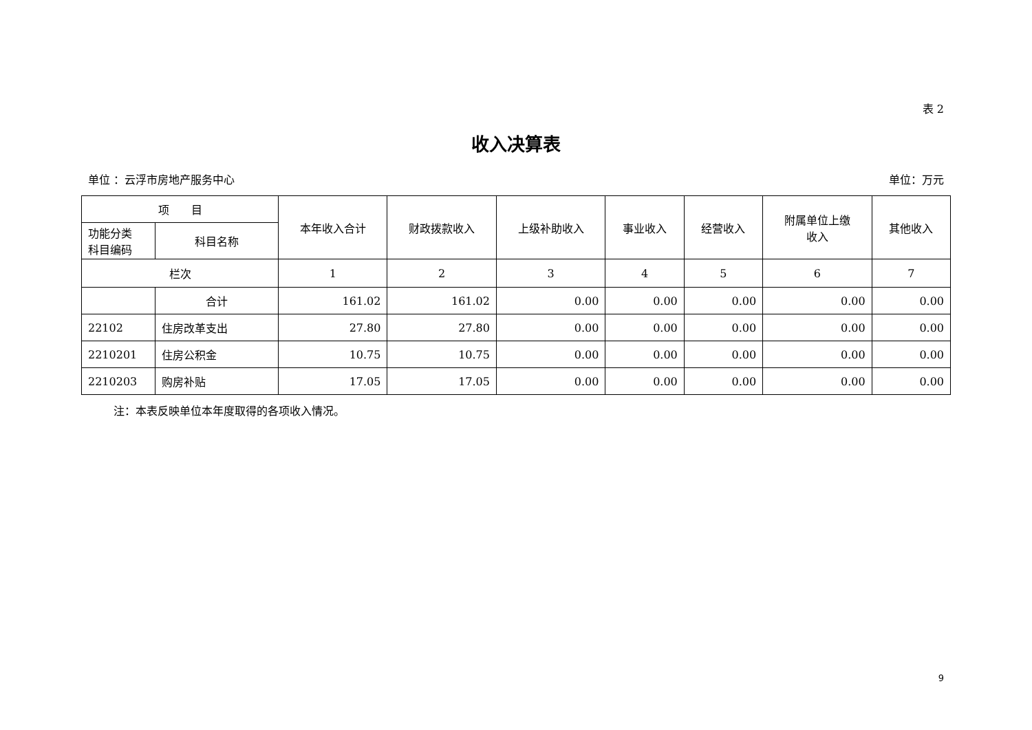表 2
收入决算表
单位 ：云浮市房地产服务中心 单位：万元
| 项 目 | | 本年收入合计 | 财政拨款收入 | 上级补助收入 | 事业收入 | 经营收入 | 附属单位上缴 收入 | 其他收入 |
| --- | --- | --- | --- | --- | --- | --- | --- | --- |
| 功能分类 科目编码 | 科目名称 | | | | | | | |
| 栏次 | | 1 | 2 | 3 | 4 | 5 | 6 | 7 |
| | 合计 | 161.02 | 161.02 | 0.00 | 0.00 | 0.00 | 0.00 | 0.00 |
| 22102 | 住房改革支出 | 27.80 | 27.80 | 0.00 | 0.00 | 0.00 | 0.00 | 0.00 |
| 2210201 | 住房公积金 | 10.75 | 10.75 | 0.00 | 0.00 | 0.00 | 0.00 | 0.00 |
| 2210203 | 购房补贴 | 17.05 | 17.05 | 0.00 | 0.00 | 0.00 | 0.00 | 0.00 |
注：本表反映单位本年度取得的各项收入情况。
9